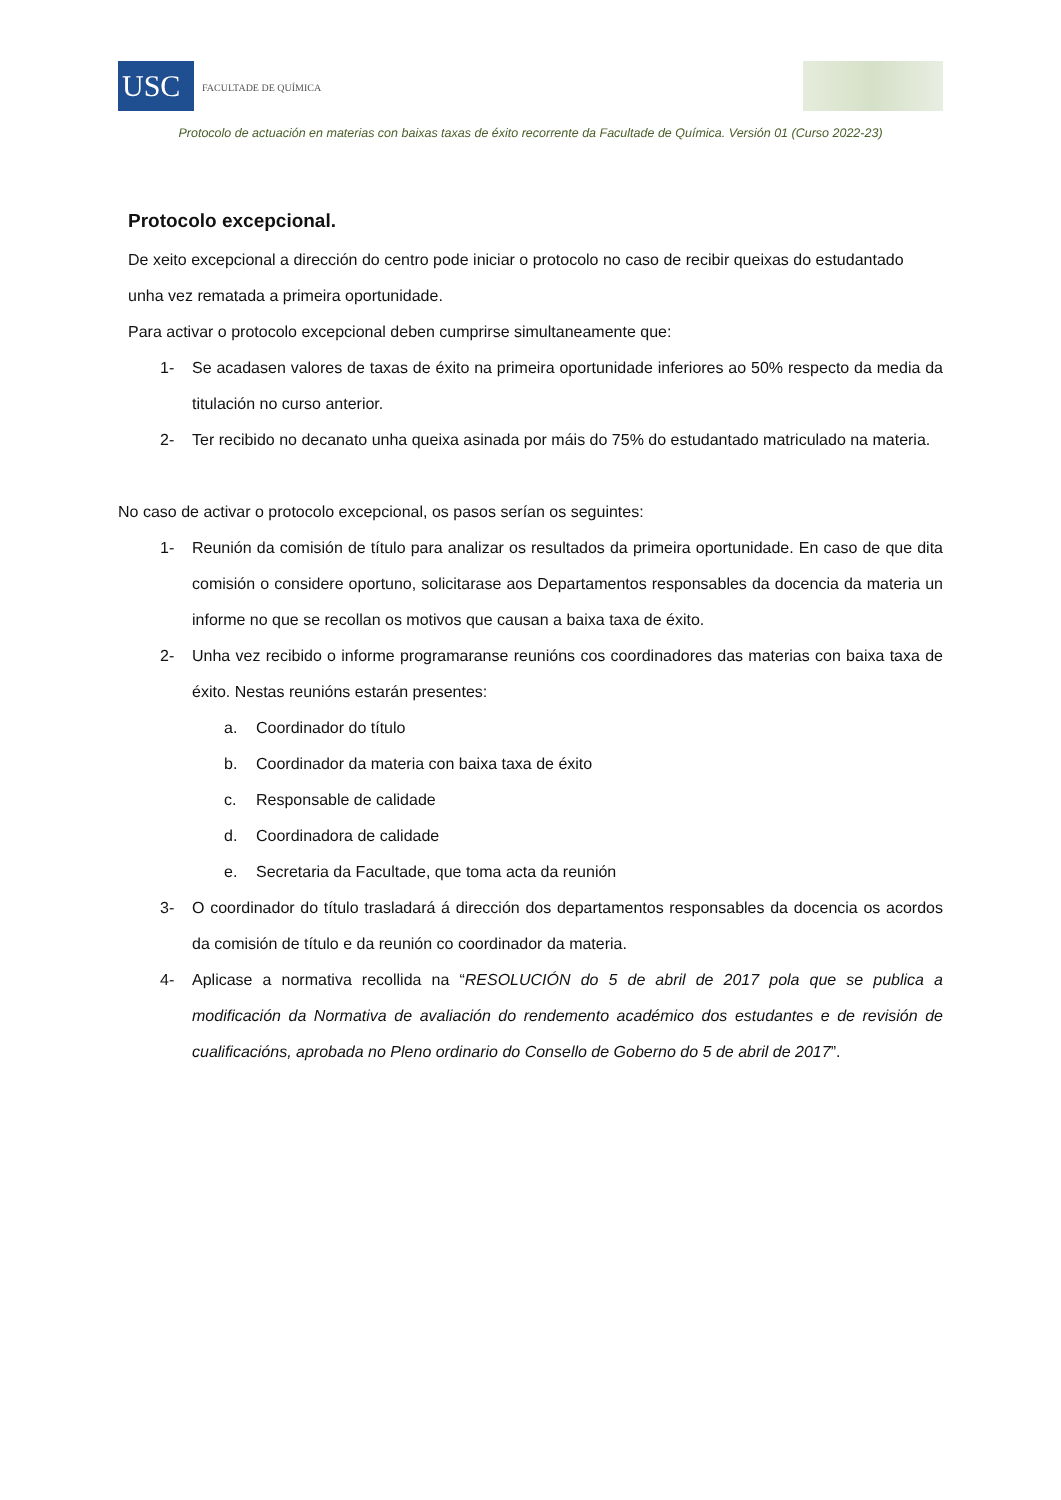USC
FACULTADE DE QUÍMICA
Protocolo de actuación en materias con baixas taxas de éxito recorrente da Facultade de Química. Versión 01 (Curso 2022-23)
Protocolo excepcional.
De xeito excepcional a dirección do centro pode iniciar o protocolo no caso de recibir queixas do estudantado unha vez rematada a primeira oportunidade.
Para activar o protocolo excepcional deben cumprirse simultaneamente que:
1- Se acadasen valores de taxas de éxito na primeira oportunidade inferiores ao 50% respecto da media da titulación no curso anterior.
2- Ter recibido no decanato unha queixa asinada por máis do 75% do estudantado matriculado na materia.
No caso de activar o protocolo excepcional, os pasos serían os seguintes:
1- Reunión da comisión de título para analizar os resultados da primeira oportunidade. En caso de que dita comisión o considere oportuno, solicitarase aos Departamentos responsables da docencia da materia un informe no que se recollan os motivos que causan a baixa taxa de éxito.
2- Unha vez recibido o informe programaranse reunións cos coordinadores das materias con baixa taxa de éxito. Nestas reunións estarán presentes:
a. Coordinador do título
b. Coordinador da materia con baixa taxa de éxito
c. Responsable de calidade
d. Coordinadora de calidade
e. Secretaria da Facultade, que toma acta da reunión
3- O coordinador do título trasladará á dirección dos departamentos responsables da docencia os acordos da comisión de título e da reunión co coordinador da materia.
4- Aplicase a normativa recollida na “RESOLUCIÓN do 5 de abril de 2017 pola que se publica a modificación da Normativa de avaliación do rendemento académico dos estudantes e de revisión de cualificacións, aprobada no Pleno ordinario do Consello de Goberno do 5 de abril de 2017”.